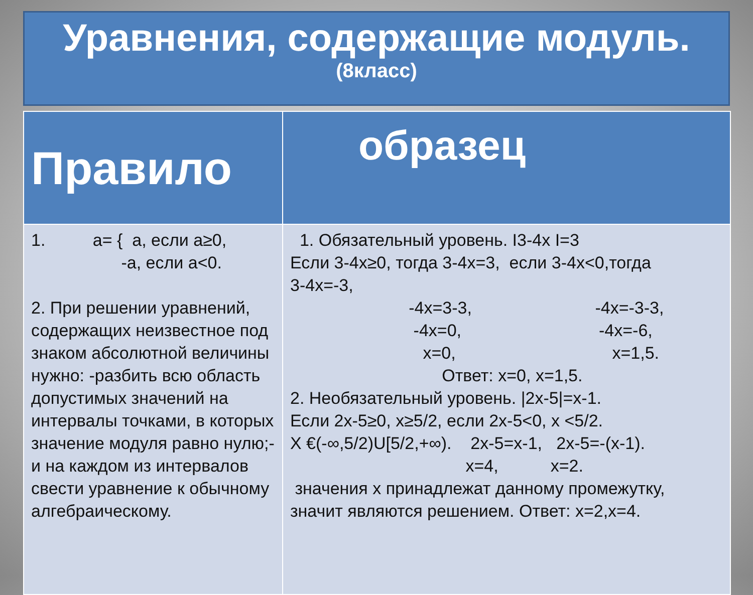Уравнения, содержащие модуль.
(8класс)
| Правило | образец |
| --- | --- |
| 1. а= { а, если а≥0, -а, если а<0. 2. При решении уравнений, содержащих неизвестное под знаком абсолютной величины нужно: -разбить всю область допустимых значений на интервалы точками, в которых значение модуля равно нулю;- и на каждом из интервалов свести уравнение к обычному алгебраическому. | 1. Обязательный уровень. I3-4x I=3 Если 3-4x≥0, тогда 3-4x=3, если 3-4x<0,тогда 3-4x=-3, -4x=3-3, -4x=-3-3, -4x=0, -4x=-6, x=0, x=1,5. Ответ: x=0, x=1,5. 2. Необязательный уровень. /2x-5/=x-1. Если 2x-5≥0, x≥5/2, если 2x-5<0, x <5/2. X €(-∞,5/2)U[5/2,+∞). 2x-5=x-1, 2x-5=-(x-1). x=4, x=2. значения x принадлежат данному промежутку, значит являются решением. Ответ: x=2,x=4. |